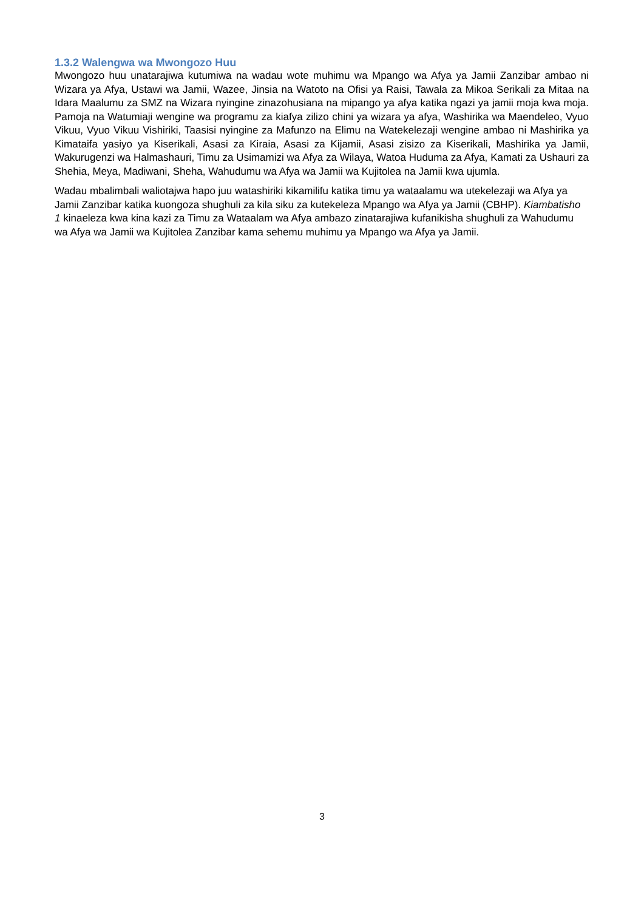1.3.2 Walengwa wa Mwongozo Huu
Mwongozo huu unatarajiwa kutumiwa na wadau wote muhimu wa Mpango wa Afya ya Jamii Zanzibar ambao ni Wizara ya Afya, Ustawi wa Jamii, Wazee, Jinsia na Watoto na Ofisi ya Raisi, Tawala za Mikoa Serikali za Mitaa na Idara Maalumu za SMZ na Wizara nyingine zinazohusiana na mipango ya afya katika ngazi ya jamii moja kwa moja. Pamoja na Watumiaji wengine wa programu za kiafya zilizo chini ya wizara ya afya, Washirika wa Maendeleo, Vyuo Vikuu, Vyuo Vikuu Vishiriki, Taasisi nyingine za Mafunzo na Elimu na Watekelezaji wengine ambao ni Mashirika ya Kimataifa yasiyo ya Kiserikali, Asasi za Kiraia, Asasi za Kijamii, Asasi zisizo za Kiserikali, Mashirika ya Jamii, Wakurugenzi wa Halmashauri, Timu za Usimamizi wa Afya za Wilaya, Watoa Huduma za Afya, Kamati za Ushauri za Shehia, Meya, Madiwani, Sheha, Wahudumu wa Afya wa Jamii wa Kujitolea na Jamii kwa ujumla.
Wadau mbalimbali waliotajwa hapo juu watashiriki kikamilifu katika timu ya wataalamu wa utekelezaji wa Afya ya Jamii Zanzibar katika kuongoza shughuli za kila siku za kutekeleza Mpango wa Afya ya Jamii (CBHP). Kiambatisho 1 kinaeleza kwa kina kazi za Timu za Wataalam wa Afya ambazo zinatarajiwa kufanikisha shughuli za Wahudumu wa Afya wa Jamii wa Kujitolea Zanzibar kama sehemu muhimu ya Mpango wa Afya ya Jamii.
3